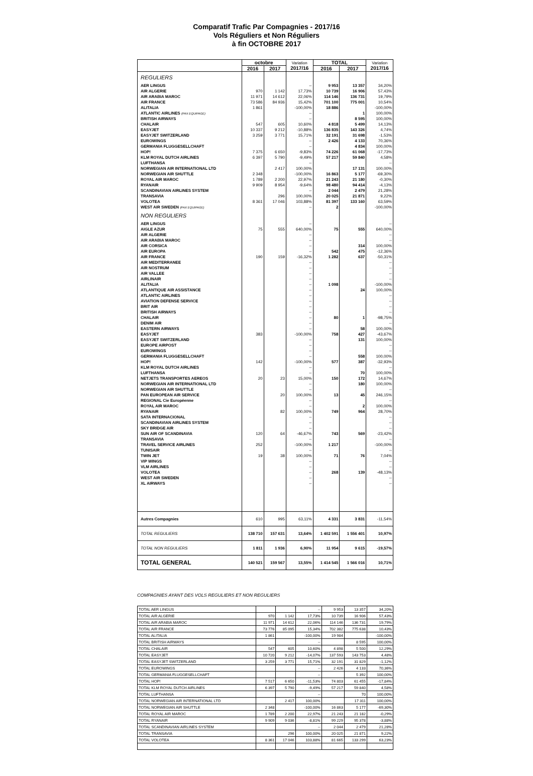Comparatif Trafic Par Compagnies - 2017/16
Vols Réguliers et Non Réguliers
à fin OCTOBRE 2017
| | octobre | | Variation 2017/16 | TOTAL | | Variation 2017/16 |
| --- | --- | --- | --- | --- | --- | --- |
| | 2016 | 2017 | | 2016 | 2017 | |
| REGULIERS | | | | | | |
| AER LINGUS | | | -- | 9 953 | 13 357 | 34,20% |
| AIR ALGERIE | 970 | 1 142 | 17,73% | 10 739 | 16 906 | 57,43% |
| AIR ARABIA MAROC | 11 971 | 14 612 | 22,06% | 114 146 | 136 731 | 19,79% |
| AIR FRANCE | 73 586 | 84 936 | 15,42% | 701 100 | 775 001 | 10,54% |
| ALITALIA | 1 861 | | -100,00% | 18 886 | | -100,00% |
| ATLANTIC AIRLINES (PAX EQUIPAGE) | | | -- | | 1 | 100,00% |
| BRITISH AIRWAYS | | | -- | | 8 595 | 100,00% |
| CHALAIR | 547 | 605 | 10,60% | 4 818 | 5 499 | 14,13% |
| EASYJET | 10 337 | 9 212 | -10,88% | 136 835 | 143 326 | 4,74% |
| EASYJET SWITZERLAND | 3 259 | 3 771 | 15,71% | 32 191 | 31 698 | -1,53% |
| EUROWINGS | | | -- | 2 426 | 4 133 | 70,36% |
| GERMANIA FLUGGESELLCHAFT | | | -- | | 4 834 | 100,00% |
| HOP! | 7 375 | 6 650 | -9,83% | 74 226 | 61 068 | -17,73% |
| KLM ROYAL DUTCH AIRLINES | 6 397 | 5 790 | -9,49% | 57 217 | 59 840 | 4,58% |
| LUFTHANSA | | | -- | | | -- |
| NORWEGIAN AIR INTERNATIONAL LTD | | 2 417 | 100,00% | | 17 131 | 100,00% |
| NORWEGIAN AIR SHUTTLE | 2 348 | | -100,00% | 16 863 | 5 177 | -69,30% |
| ROYAL AIR MAROC | 1 789 | 2 200 | 22,97% | 21 243 | 21 180 | -0,30% |
| RYANAIR | 9 909 | 8 954 | -9,64% | 98 480 | 94 414 | -4,13% |
| SCANDINAVIAN AIRLINES SYSTEM | | | -- | 2 044 | 2 479 | 21,28% |
| TRANSAVIA | | 296 | 100,00% | 20 025 | 21 871 | 9,22% |
| VOLOTEA | 8 361 | 17 046 | 103,88% | 81 397 | 133 160 | 63,59% |
| WEST AIR SWEDEN (PAX EQUIPAGE) | | | -- | 2 | | -100,00% |
| NON REGULIERS | | | | | | |
| AER LINGUS | | | -- | | | -- |
| AIGLE AZUR | 75 | 555 | 640,00% | 75 | 555 | 640,00% |
| AIR ALGERIE | | | -- | | | -- |
| AIR ARABIA MAROC | | | -- | | | -- |
| AIR CORSICA | | | -- | | 314 | 100,00% |
| AIR EUROPA | | | -- | 542 | 475 | -12,36% |
| AIR FRANCE | 190 | 159 | -16,32% | 1 282 | 637 | -50,31% |
| AIR MEDITERRANEE | | | -- | | | -- |
| AIR NOSTRUM | | | -- | | | -- |
| AIR VALLEE | | | -- | | | -- |
| AIRLINAIR | | | -- | | | -- |
| ALITALIA | | | -- | 1 098 | | -100,00% |
| ATLANTIQUE AIR ASSISTANCE | | | -- | | 24 | 100,00% |
| ATLANTIC AIRLINES | | | -- | | | -- |
| AVIATION DEFENSE SERVICE | | | -- | | | -- |
| BRIT AIR | | | -- | | | -- |
| BRITISH AIRWAYS | | | -- | | | -- |
| CHALAIR | | | -- | 80 | 1 | -98,75% |
| DENIM AIR | | | -- | | | -- |
| EASTERN AIRWAYS | | | -- | | 58 | 100,00% |
| EASYJET | 383 | | -100,00% | 758 | 427 | -43,67% |
| EASYJET SWITZERLAND | | | -- | | 131 | 100,00% |
| EUROPE AIRPOST | | | -- | | | -- |
| EUROWINGS | | | -- | | | -- |
| GERMANIA FLUGGESELLCHAFT | | | -- | | 558 | 100,00% |
| HOP! | 142 | | -100,00% | 577 | 387 | -32,93% |
| KLM ROYAL DUTCH AIRLINES | | | -- | | | -- |
| LUFTHANSA | | | -- | | 70 | 100,00% |
| NETJETS TRANSPORTES AEREOS | 20 | 23 | 15,00% | 150 | 172 | 14,67% |
| NORWEGIAN AIR INTERNATIONAL LTD | | | -- | | 180 | 100,00% |
| NORWEGIAN AIR SHUTTLE | | | -- | | | -- |
| PAN EUROPEAN AIR SERVICE | | 20 | 100,00% | 13 | 45 | 246,15% |
| REGIONAL Cie Européenne | | | -- | | | -- |
| ROYAL AIR MAROC | | | -- | | 2 | 100,00% |
| RYANAIR | | 82 | 100,00% | 749 | 964 | 28,70% |
| SATA INTERNACIONAL | | | -- | | | -- |
| SCANDINAVIAN AIRLINES SYSTEM | | | -- | | | -- |
| SKY BRIDGE AIR | | | -- | | | -- |
| SUN AIR OF SCANDINAVIA | 120 | 64 | -46,67% | 743 | 569 | -23,42% |
| TRANSAVIA | | | -- | | | -- |
| TRAVEL SERVICE AIRLINES | 252 | | -100,00% | 1 217 | | -100,00% |
| TUNISAIR | | | -- | | | -- |
| TWIN JET | 19 | 38 | 100,00% | 71 | 76 | 7,04% |
| VIP WINGS | | | -- | | | -- |
| VLM AIRLINES | | | -- | | | -- |
| VOLOTEA | | | -- | 268 | 139 | -48,13% |
| WEST AIR SWEDEN | | | -- | | | -- |
| XL AIRWAYS | | | -- | | | -- |
| Autres Compagnies | 610 | 995 | 63,11% | 4 331 | 3 831 | -11,54% |
| TOTAL REGULIERS | 138 710 | 157 631 | 13,64% | 1 402 591 | 1 556 401 | 10,97% |
| TOTAL NON REGULIERS | 1 811 | 1 936 | 6,90% | 11 954 | 9 615 | -19,57% |
| TOTAL GENERAL | 140 521 | 159 567 | 13,55% | 1 414 545 | 1 566 016 | 10,71% |
COMPAGNIES AYANT DES VOLS REGULIERS ET NON REGULIERS
| TOTAL AER LINGUS | | | -- | 9 953 | 13 357 | 34,20% |
| TOTAL AIR ALGERIE | 970 | 1 142 | 17,73% | 10 739 | 16 906 | 57,43% |
| TOTAL AIR ARABIA MAROC | 11 971 | 14 612 | 22,06% | 114 146 | 136 731 | 19,79% |
| TOTAL AIR FRANCE | 73 776 | 85 095 | 15,34% | 702 382 | 775 638 | 10,43% |
| TOTAL ALITALIA | 1 861 | | -100,00% | 19 984 | | -100,00% |
| TOTAL BRITISH AIRWAYS | | | -- | | 8 595 | 100,00% |
| TOTAL CHALAIR | 547 | 605 | 10,60% | 4 898 | 5 500 | 12,29% |
| TOTAL EASYJET | 10 720 | 9 212 | -14,07% | 137 593 | 143 753 | 4,48% |
| TOTAL EASYJET SWITZERLAND | 3 259 | 3 771 | 15,71% | 32 191 | 31 829 | -1,12% |
| TOTAL EUROWINGS | | | -- | 2 426 | 4 133 | 70,36% |
| TOTAL GERMANIA FLUGGESELLCHAFT | | | -- | | 5 392 | 100,00% |
| TOTAL HOP! | 7 517 | 6 650 | -11,53% | 74 803 | 61 455 | -17,84% |
| TOTAL KLM ROYAL DUTCH AIRLINES | 6 397 | 5 790 | -9,49% | 57 217 | 59 840 | 4,58% |
| TOTAL LUFTHANSA | | | -- | | 70 | 100,00% |
| TOTAL NORWEGIAN AIR INTERNATIONAL LTD | | 2 417 | 100,00% | | 17 311 | 100,00% |
| TOTAL NORWEGIAN AIR SHUTTLE | 2 348 | | -100,00% | 16 863 | 5 177 | -69,30% |
| TOTAL ROYAL AIR MAROC | 1 789 | 2 200 | 22,97% | 21 243 | 21 182 | -0,29% |
| TOTAL RYANAIR | 9 909 | 9 036 | -8,81% | 99 229 | 95 378 | -3,88% |
| TOTAL SCANDINAVIAN AIRLINES SYSTEM | | | -- | 2 044 | 2 479 | 21,28% |
| TOTAL TRANSAVIA | | 296 | 100,00% | 20 025 | 21 871 | 9,22% |
| TOTAL VOLOTEA | 8 361 | 17 046 | 103,88% | 81 665 | 133 299 | 63,23% |